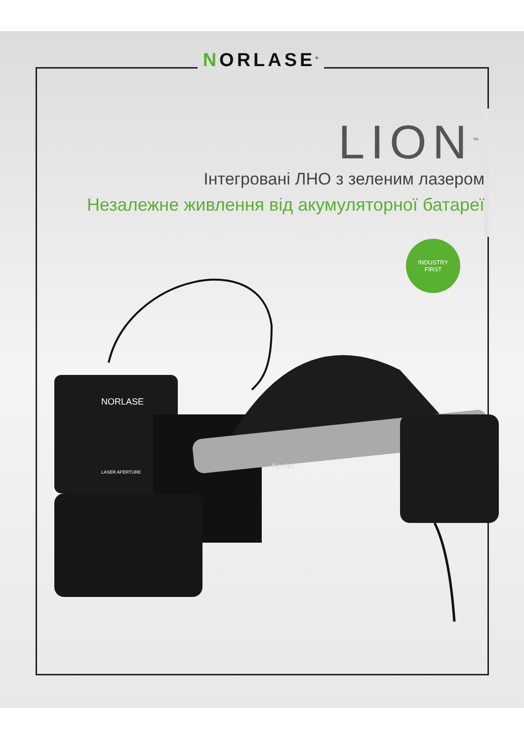NORLASE<sup>®</sup>
LION<sup>™</sup>
Інтегровані ЛНО з зеленим лазером
Незалежне живлення від акумуляторної батареї
INDUSTRY
FIRST
Keeler
NORLASE
LASER APERTURE